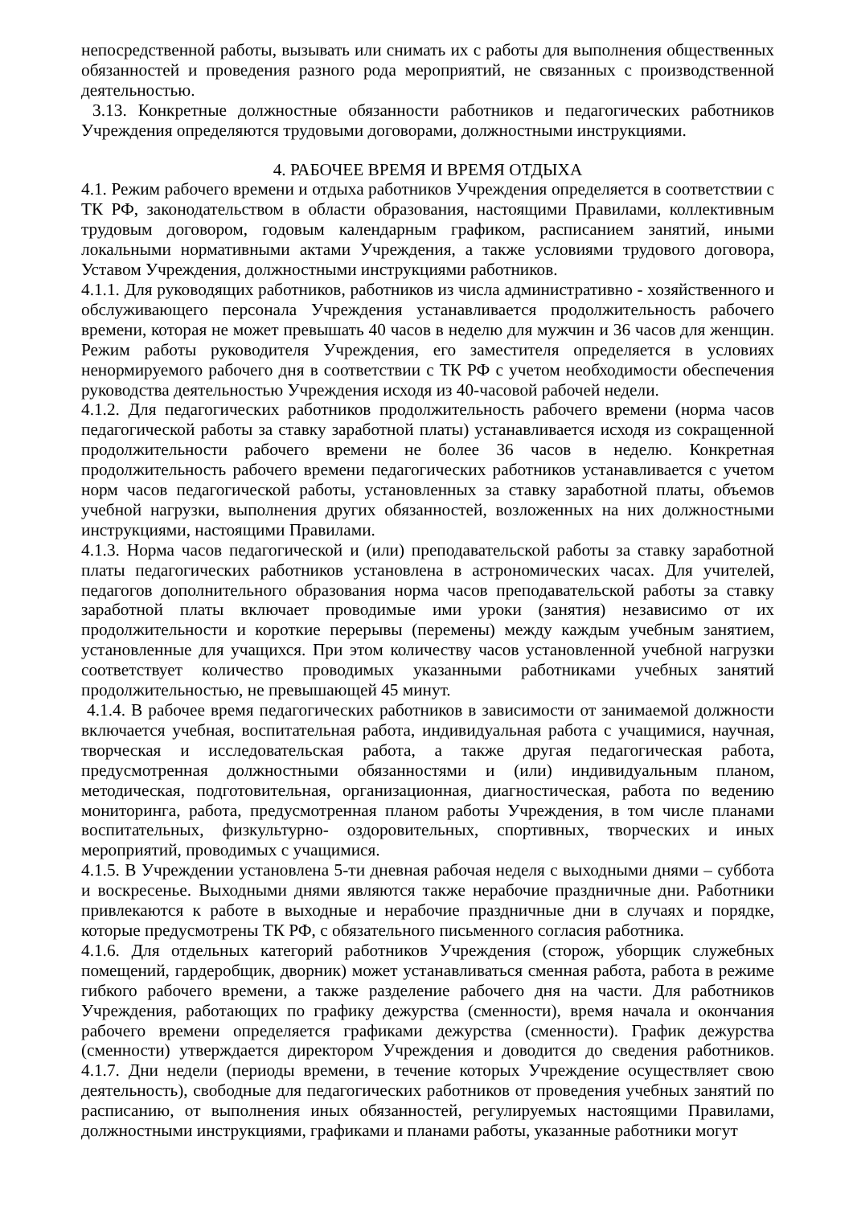непосредственной работы, вызывать или снимать их с работы для выполнения общественных обязанностей и проведения разного рода мероприятий, не связанных с производственной деятельностью.
3.13. Конкретные должностные обязанности работников и педагогических работников Учреждения определяются трудовыми договорами, должностными инструкциями.
4. РАБОЧЕЕ ВРЕМЯ И ВРЕМЯ ОТДЫХА
4.1. Режим рабочего времени и отдыха работников Учреждения определяется в соответствии с ТК РФ, законодательством в области образования, настоящими Правилами, коллективным трудовым договором, годовым календарным графиком, расписанием занятий, иными локальными нормативными актами Учреждения, а также условиями трудового договора, Уставом Учреждения, должностными инструкциями работников.
4.1.1. Для руководящих работников, работников из числа административно - хозяйственного и обслуживающего персонала Учреждения устанавливается продолжительность рабочего времени, которая не может превышать 40 часов в неделю для мужчин и 36 часов для женщин. Режим работы руководителя Учреждения, его заместителя определяется в условиях ненормируемого рабочего дня в соответствии с ТК РФ с учетом необходимости обеспечения руководства деятельностью Учреждения исходя из 40-часовой рабочей недели.
4.1.2. Для педагогических работников продолжительность рабочего времени (норма часов педагогической работы за ставку заработной платы) устанавливается исходя из сокращенной продолжительности рабочего времени не более 36 часов в неделю. Конкретная продолжительность рабочего времени педагогических работников устанавливается с учетом норм часов педагогической работы, установленных за ставку заработной платы, объемов учебной нагрузки, выполнения других обязанностей, возложенных на них должностными инструкциями, настоящими Правилами.
4.1.3. Норма часов педагогической и (или) преподавательской работы за ставку заработной платы педагогических работников установлена в астрономических часах. Для учителей, педагогов дополнительного образования норма часов преподавательской работы за ставку заработной платы включает проводимые ими уроки (занятия) независимо от их продолжительности и короткие перерывы (перемены) между каждым учебным занятием, установленные для учащихся. При этом количеству часов установленной учебной нагрузки соответствует количество проводимых указанными работниками учебных занятий продолжительностью, не превышающей 45 минут.
4.1.4. В рабочее время педагогических работников в зависимости от занимаемой должности включается учебная, воспитательная работа, индивидуальная работа с учащимися, научная, творческая и исследовательская работа, а также другая педагогическая работа, предусмотренная должностными обязанностями и (или) индивидуальным планом, методическая, подготовительная, организационная, диагностическая, работа по ведению мониторинга, работа, предусмотренная планом работы Учреждения, в том числе планами воспитательных, физкультурно- оздоровительных, спортивных, творческих и иных мероприятий, проводимых с учащимися.
4.1.5. В Учреждении установлена 5-ти дневная рабочая неделя с выходными днями – суббота и воскресенье. Выходными днями являются также нерабочие праздничные дни. Работники привлекаются к работе в выходные и нерабочие праздничные дни в случаях и порядке, которые предусмотрены ТК РФ, с обязательного письменного согласия работника.
4.1.6. Для отдельных категорий работников Учреждения (сторож, уборщик служебных помещений, гардеробщик, дворник) может устанавливаться сменная работа, работа в режиме гибкого рабочего времени, а также разделение рабочего дня на части. Для работников Учреждения, работающих по графику дежурства (сменности), время начала и окончания рабочего времени определяется графиками дежурства (сменности). График дежурства (сменности) утверждается директором Учреждения и доводится до сведения работников. 4.1.7. Дни недели (периоды времени, в течение которых Учреждение осуществляет свою деятельность), свободные для педагогических работников от проведения учебных занятий по расписанию, от выполнения иных обязанностей, регулируемых настоящими Правилами, должностными инструкциями, графиками и планами работы, указанные работники могут